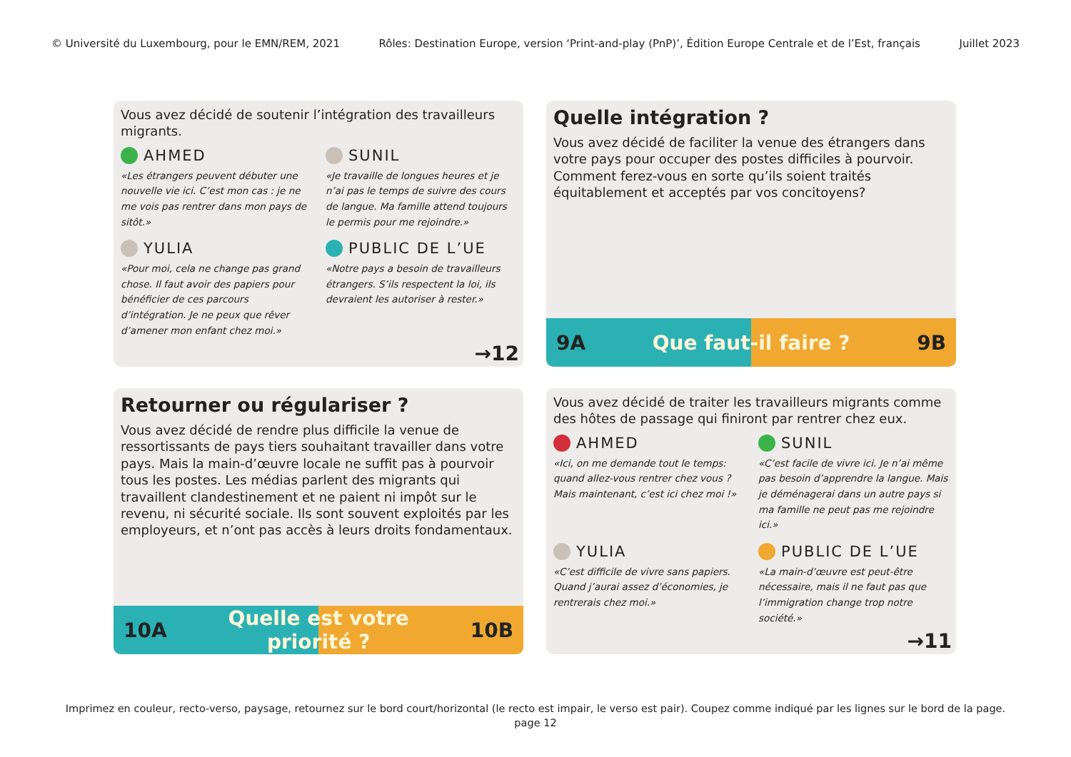© Université du Luxembourg, pour le EMN/REM, 2021 Rôles: Destination Europe, version ‘Print-and-play (PnP)’, Édition Europe Centrale et de l’Est, français Juillet 2023
Vous avez décidé de soutenir l’intégration des travailleurs migrants.
AHMED
«Les étrangers peuvent débuter une nouvelle vie ici. C’est mon cas : je ne me vois pas rentrer dans mon pays de sitôt.»
SUNIL
«Je travaille de longues heures et je n’ai pas le temps de suivre des cours de langue. Ma famille attend toujours le permis pour me rejoindre.»
YULIA
«Pour moi, cela ne change pas grand chose. Il faut avoir des papiers pour bénéficier de ces parcours d’intégration. Je ne peux que rêver d’amener mon enfant chez moi.»
PUBLIC DE L’UE
«Notre pays a besoin de travailleurs étrangers. S’ils respectent la loi, ils devraient les autoriser à rester.»
→12
Quelle intégration ?
Vous avez décidé de faciliter la venue des étrangers dans votre pays pour occuper des postes difficiles à pourvoir. Comment ferez-vous en sorte qu’ils soient traités équitablement et acceptés par vos concitoyens?
9A Que faut-il faire ? 9B
Retourner ou régulariser ?
Vous avez décidé de rendre plus difficile la venue de ressortissants de pays tiers souhaitant travailler dans votre pays. Mais la main-d’œuvre locale ne suffit pas à pourvoir tous les postes. Les médias parlent des migrants qui travaillent clandestinement et ne paient ni impôt sur le revenu, ni sécurité sociale. Ils sont souvent exploités par les employeurs, et n’ont pas accès à leurs droits fondamentaux.
10A Quelle est votre priorité ? 10B
Vous avez décidé de traiter les travailleurs migrants comme des hôtes de passage qui finiront par rentrer chez eux.
AHMED
«Ici, on me demande tout le temps: quand allez-vous rentrer chez vous ? Mais maintenant, c’est ici chez moi !»
SUNIL
«C’est facile de vivre ici. Je n’ai même pas besoin d’apprendre la langue. Mais je déménagerai dans un autre pays si ma famille ne peut pas me rejoindre ici.»
YULIA
«C’est difficile de vivre sans papiers. Quand j’aurai assez d’économies, je rentrerais chez moi.»
PUBLIC DE L’UE
«La main-d’œuvre est peut-être nécessaire, mais il ne faut pas que l’immigration change trop notre société.»
→11
Imprimez en couleur, recto-verso, paysage, retournez sur le bord court/horizontal (le recto est impair, le verso est pair). Coupez comme indiqué par les lignes sur le bord de la page.
page 12